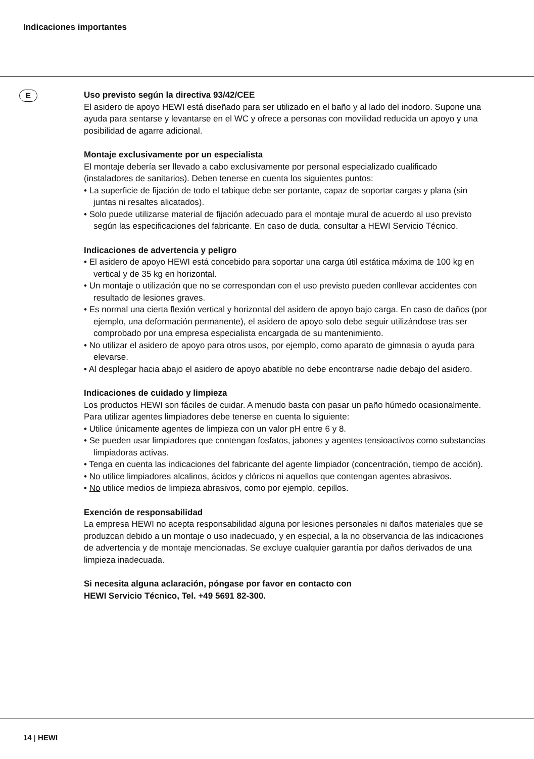Indicaciones importantes
E
Uso previsto según la directiva 93/42/CEE
El asidero de apoyo HEWI está diseñado para ser utilizado en el baño y al lado del inodoro. Supone una ayuda para sentarse y levantarse en el WC y ofrece a personas con movilidad reducida un apoyo y una posibilidad de agarre adicional.
Montaje exclusivamente por un especialista
El montaje debería ser llevado a cabo exclusivamente por personal especializado cualificado (instaladores de sanitarios). Deben tenerse en cuenta los siguientes puntos:
• La superficie de fijación de todo el tabique debe ser portante, capaz de soportar cargas y plana (sin juntas ni resaltes alicatados).
• Solo puede utilizarse material de fijación adecuado para el montaje mural de acuerdo al uso previsto según las especificaciones del fabricante. En caso de duda, consultar a HEWI Servicio Técnico.
Indicaciones de advertencia y peligro
• El asidero de apoyo HEWI está concebido para soportar una carga útil estática máxima de 100 kg en vertical y de 35 kg en horizontal.
• Un montaje o utilización que no se correspondan con el uso previsto pueden conllevar accidentes con resultado de lesiones graves.
• Es normal una cierta flexión vertical y horizontal del asidero de apoyo bajo carga. En caso de daños (por ejemplo, una deformación permanente), el asidero de apoyo solo debe seguir utilizándose tras ser comprobado por una empresa especialista encargada de su mantenimiento.
• No utilizar el asidero de apoyo para otros usos, por ejemplo, como aparato de gimnasia o ayuda para elevarse.
• Al desplegar hacia abajo el asidero de apoyo abatible no debe encontrarse nadie debajo del asidero.
Indicaciones de cuidado y limpieza
Los productos HEWI son fáciles de cuidar. A menudo basta con pasar un paño húmedo ocasionalmente. Para utilizar agentes limpiadores debe tenerse en cuenta lo siguiente:
• Utilice únicamente agentes de limpieza con un valor pH entre 6 y 8.
• Se pueden usar limpiadores que contengan fosfatos, jabones y agentes tensioactivos como substancias limpiadoras activas.
• Tenga en cuenta las indicaciones del fabricante del agente limpiador (concentración, tiempo de acción).
• No utilice limpiadores alcalinos, ácidos y clóricos ni aquellos que contengan agentes abrasivos.
• No utilice medios de limpieza abrasivos, como por ejemplo, cepillos.
Exención de responsabilidad
La empresa HEWI no acepta responsabilidad alguna por lesiones personales ni daños materiales que se produzcan debido a un montaje o uso inadecuado, y en especial, a la no observancia de las indicaciones de advertencia y de montaje mencionadas. Se excluye cualquier garantía por daños derivados de una limpieza inadecuada.
Si necesita alguna aclaración, póngase por favor en contacto con
HEWI Servicio Técnico, Tel. +49 5691 82-300.
14 | HEWI